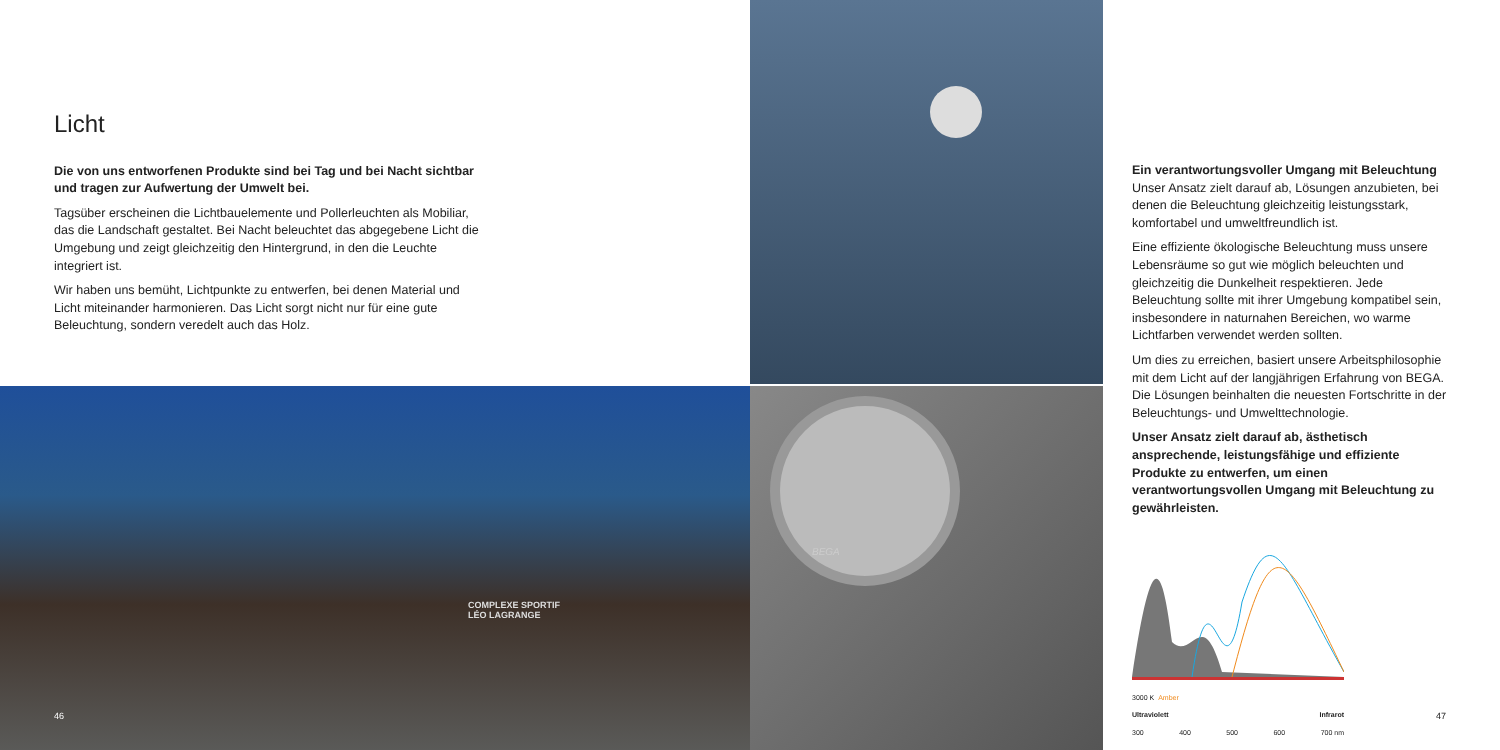Licht
Die von uns entworfenen Produkte sind bei Tag und bei Nacht sichtbar und tragen zur Aufwertung der Umwelt bei.
Tagsüber erscheinen die Lichtbauelemente und Pollerleuchten als Mobiliar, das die Landschaft gestaltet. Bei Nacht beleuchtet das abgegebene Licht die Umgebung und zeigt gleichzeitig den Hintergrund, in den die Leuchte integriert ist.
Wir haben uns bemüht, Lichtpunkte zu entwerfen, bei denen Material und Licht miteinander harmonieren. Das Licht sorgt nicht nur für eine gute Beleuchtung, sondern veredelt auch das Holz.
COMPLEXE SPORTIF
LÉO LAGRANGE
46
BEGA
Ein verantwortungsvoller Umgang mit Beleuchtung
Unser Ansatz zielt darauf ab, Lösungen anzubieten, bei denen die Beleuchtung gleichzeitig leistungsstark, komfortabel und umweltfreundlich ist.
Eine effiziente ökologische Beleuchtung muss unsere Lebensräume so gut wie möglich beleuchten und gleichzeitig die Dunkelheit respektieren. Jede Beleuchtung sollte mit ihrer Umgebung kompatibel sein, insbesondere in naturnahen Bereichen, wo warme Lichtfarben verwendet werden sollten.
Um dies zu erreichen, basiert unsere Arbeitsphilosophie mit dem Licht auf der langjährigen Erfahrung von BEGA. Die Lösungen beinhalten die neuesten Fortschritte in der Beleuchtungs- und Umwelttechnologie.
Unser Ansatz zielt darauf ab, ästhetisch ansprechende, leistungsfähige und effiziente Produkte zu entwerfen, um einen verantwortungsvollen Umgang mit Beleuchtung zu gewährleisten.
3000 K Amber
Ultraviolett Infrarot
300 400 500 600 700 nm
47